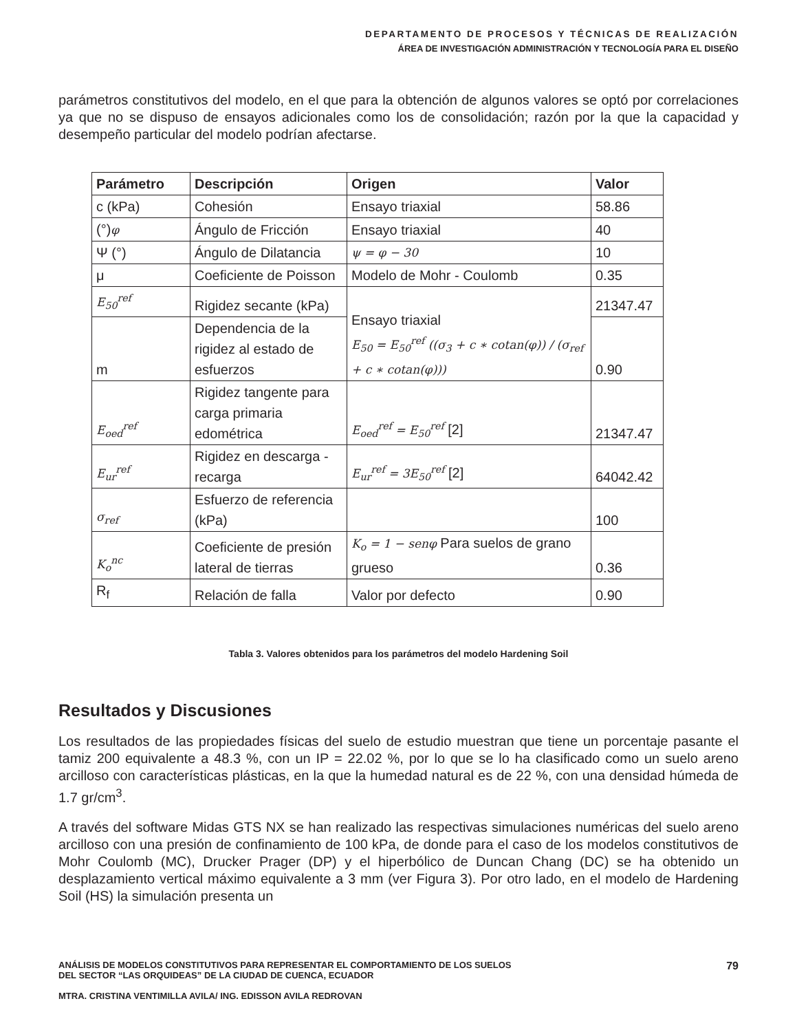DEPARTAMENTO DE PROCESOS Y TÉCNICAS DE REALIZACIÓN
ÁREA DE INVESTIGACIÓN ADMINISTRACIÓN Y TECNOLOGÍA PARA EL DISEÑO
parámetros constitutivos del modelo, en el que para la obtención de algunos valores se optó por correlaciones ya que no se dispuso de ensayos adicionales como los de consolidación; razón por la que la capacidad y desempeño particular del modelo podrían afectarse.
| Parámetro | Descripción | Origen | Valor |
| --- | --- | --- | --- |
| c (kPa) | Cohesión | Ensayo triaxial | 58.86 |
| (°) φ | Ángulo de Fricción | Ensayo triaxial | 40 |
| Ψ (°) | Ángulo de Dilatancia | ψ = φ − 30 | 10 |
| μ | Coeficiente de Poisson | Modelo de Mohr - Coulomb | 0.35 |
| E<sub>50</sub><sup>ref</sup> | Rigidez secante (kPa) | Ensayo triaxial E<sub>50</sub> = E<sub>50</sub><sup>ref</sup> ((σ<sub>3</sub> + c ∗ cotan(φ)) / (σ<sub>ref</sub> + c ∗ cotan(φ))) | 21347.47 |
| m | Dependencia de la rigidez al estado de esfuerzos | | 0.90 |
| E<sub>oed</sub><sup>ref</sup> | Rigidez tangente para carga primaria edométrica | E<sub>oed</sub><sup>ref</sup> = E<sub>50</sub><sup>ref</sup> [2] | 21347.47 |
| E<sub>ur</sub><sup>ref</sup> | Rigidez en descarga - recarga | E<sub>ur</sub><sup>ref</sup> = 3E<sub>50</sub><sup>ref</sup> [2] | 64042.42 |
| σ<sub>ref</sub> | Esfuerzo de referencia (kPa) | | 100 |
| K<sub>o</sub><sup>nc</sup> | Coeficiente de presión lateral de tierras | K<sub>o</sub> = 1 − senφ Para suelos de grano grueso | 0.36 |
| R<sub>f</sub> | Relación de falla | Valor por defecto | 0.90 |
Tabla 3. Valores obtenidos para los parámetros del modelo Hardening Soil
Resultados y Discusiones
Los resultados de las propiedades físicas del suelo de estudio muestran que tiene un porcentaje pasante el tamiz 200 equivalente a 48.3 %, con un IP = 22.02 %, por lo que se lo ha clasificado como un suelo areno arcilloso con características plásticas, en la que la humedad natural es de 22 %, con una densidad húmeda de 1.7 gr/cm<sup>3</sup>.
A través del software Midas GTS NX se han realizado las respectivas simulaciones numéricas del suelo areno arcilloso con una presión de confinamiento de 100 kPa, de donde para el caso de los modelos constitutivos de Mohr Coulomb (MC), Drucker Prager (DP) y el hiperbólico de Duncan Chang (DC) se ha obtenido un desplazamiento vertical máximo equivalente a 3 mm (ver Figura 3). Por otro lado, en el modelo de Hardening Soil (HS) la simulación presenta un
ANÁLISIS DE MODELOS CONSTITUTIVOS PARA REPRESENTAR EL COMPORTAMIENTO DE LOS SUELOS
DEL SECTOR “LAS ORQUIDEAS” DE LA CIUDAD DE CUENCA, ECUADOR
MTRA. CRISTINA VENTIMILLA AVILA/ ING. EDISSON AVILA REDROVAN
79